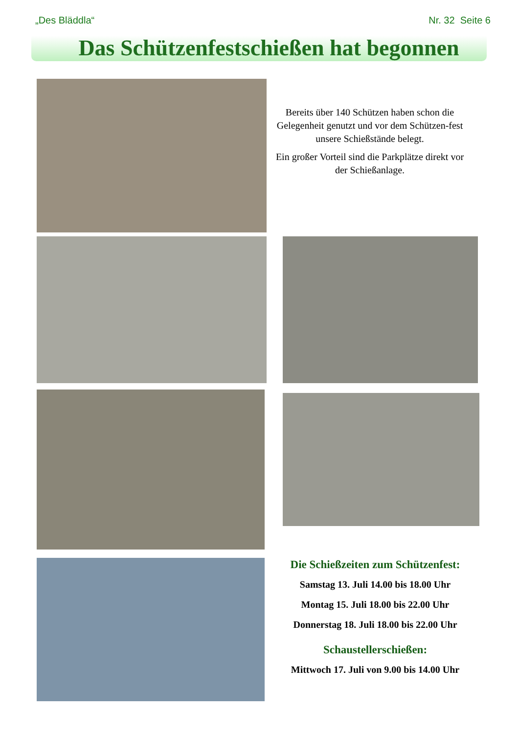„Des Bläddla“Nr. 32 Seite 6
Das Schützenfestschießen hat begonnen
Bereits über 140 Schützen haben schon die Gelegenheit genutzt und vor dem Schützen-fest unsere Schießstände belegt.
Ein großer Vorteil sind die Parkplätze direkt vor der Schießanlage.
Die Schießzeiten zum Schützenfest:
Samstag 13. Juli 14.00 bis 18.00 Uhr
Montag 15. Juli 18.00 bis 22.00 Uhr
Donnerstag 18. Juli 18.00 bis 22.00 Uhr
Schaustellerschießen:
Mittwoch 17. Juli von 9.00 bis 14.00 Uhr